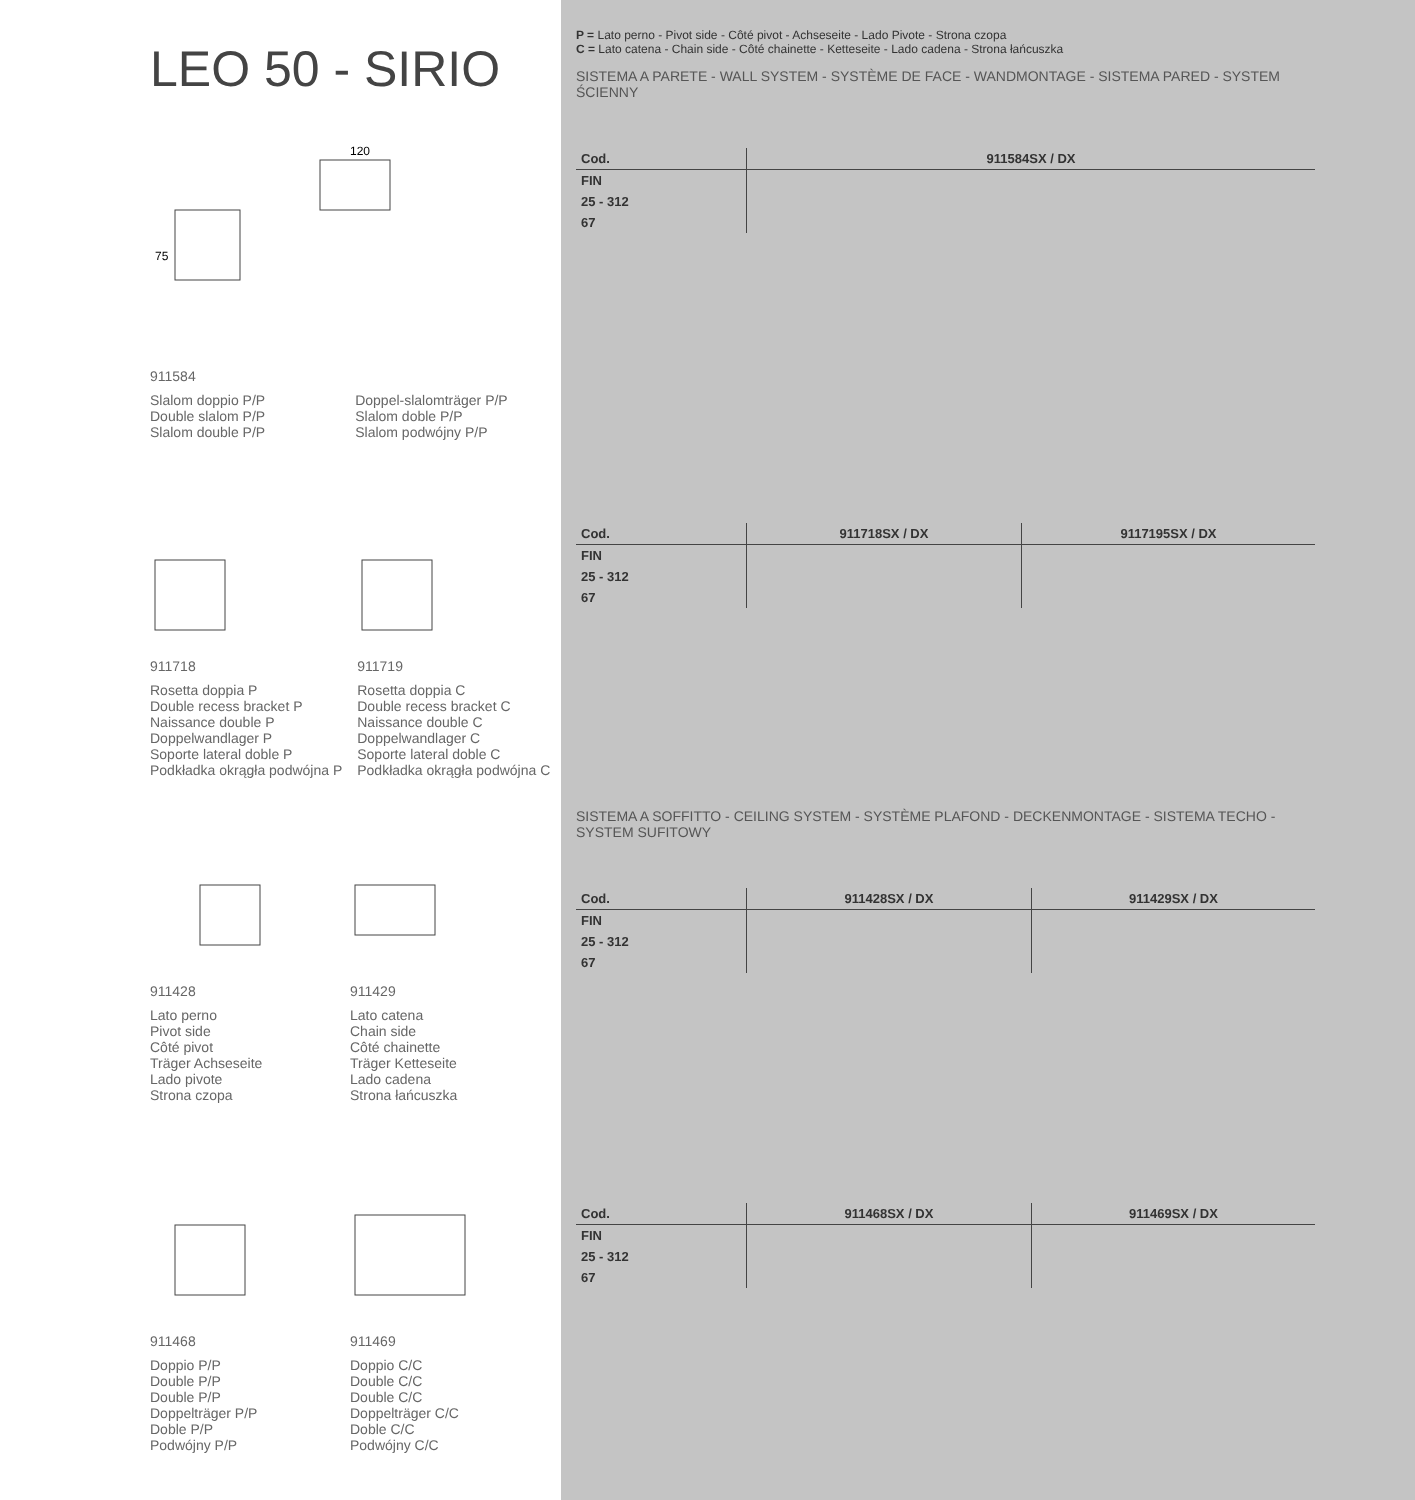LEO 50 - SIRIO
75
120
911584
Slalom doppio P/P
Double slalom P/P
Slalom double P/P
Doppel-slalomträger P/P
Slalom doble P/P
Slalom podwójny P/P
911718
Rosetta doppia P
Double recess bracket P
Naissance double P
Doppelwandlager P
Soporte lateral doble P
Podkładka okrągła podwójna P
911719
Rosetta doppia C
Double recess bracket C
Naissance double C
Doppelwandlager C
Soporte lateral doble C
Podkładka okrągła podwójna C
911428
Lato perno
Pivot side
Côté pivot
Träger Achseseite
Lado pivote
Strona czopa
911429
Lato catena
Chain side
Côté chainette
Träger Ketteseite
Lado cadena
Strona łańcuszka
911468
Doppio P/P
Double P/P
Double P/P
Doppelträger P/P
Doble P/P
Podwójny P/P
911469
Doppio C/C
Double C/C
Double C/C
Doppelträger C/C
Doble C/C
Podwójny C/C
P = Lato perno - Pivot side - Côté pivot - Achseseite - Lado Pivote - Strona czopa
C = Lato catena - Chain side - Côté chainette - Ketteseite - Lado cadena - Strona łańcuszka
SISTEMA A PARETE - WALL SYSTEM - SYSTÈME DE FACE - WANDMONTAGE - SISTEMA PARED - SYSTEM ŚCIENNY
| Cod. | 911584SX / DX |
| --- | --- |
| FIN | |
| 25 - 312 | |
| 67 | |
| Cod. | 911718SX / DX | 9117195SX / DX |
| --- | --- | --- |
| FIN | | |
| 25 - 312 | | |
| 67 | | |
SISTEMA A SOFFITTO - CEILING SYSTEM - SYSTÈME PLAFOND - DECKENMONTAGE - SISTEMA TECHO - SYSTEM SUFITOWY
| Cod. | 911428SX / DX | 911429SX / DX |
| --- | --- | --- |
| FIN | | |
| 25 - 312 | | |
| 67 | | |
| Cod. | 911468SX / DX | 911469SX / DX |
| --- | --- | --- |
| FIN | | |
| 25 - 312 | | |
| 67 | | |